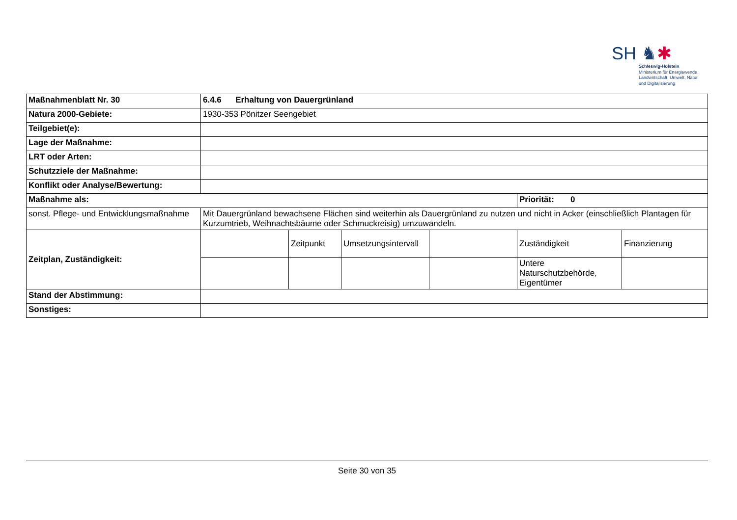SH ♞✱
Schleswig-Holstein
Ministerium für Energiewende,
Landwirtschaft, Umwelt, Natur
und Digitalisierung
| Maßnahmenblatt Nr. 30 | 6.4.6 Erhaltung von Dauergrünland | | | | | |
| Natura 2000-Gebiete: | 1930-353 Pönitzer Seengebiet | | | | | |
| Teilgebiet(e): | | | | | | |
| Lage der Maßnahme: | | | | | | |
| LRT oder Arten: | | | | | | |
| Schutzziele der Maßnahme: | | | | | | |
| Konflikt oder Analyse/Bewertung: | | | | | | |
| Maßnahme als: | | | | | Priorität: 0 | |
| sonst. Pflege- und Entwicklungsmaßnahme | Mit Dauergrünland bewachsene Flächen sind weiterhin als Dauergrünland zu nutzen und nicht in Acker (einschließlich Plantagen für Kurzumtrieb, Weihnachtsbäume oder Schmuckreisig) umzuwandeln. | | | | | |
| Zeitplan, Zuständigkeit: | | Zeitpunkt | Umsetzungsintervall | | Zuständigkeit | Finanzierung |
| | | | | | Untere Naturschutzbehörde, Eigentümer | |
| Stand der Abstimmung: | | | | | | |
| Sonstiges: | | | | | | |
Seite 30 von 35